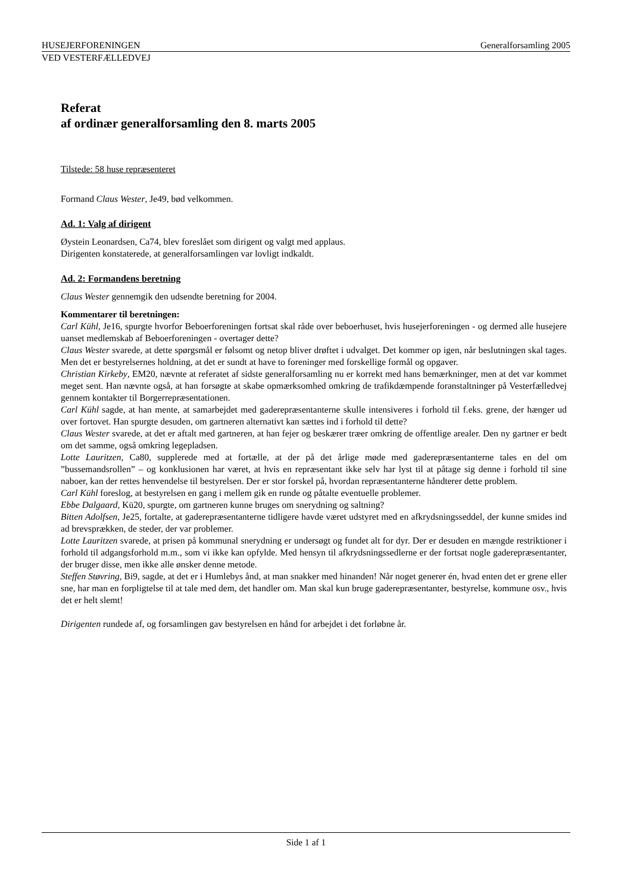HUSEJERFORENINGEN Generalforsamling 2005
VED VESTERFÆLLEDVEJ
Referat
af ordinær generalforsamling den 8. marts 2005
Tilstede: 58 huse repræsenteret
Formand Claus Wester, Je49, bød velkommen.
Ad. 1: Valg af dirigent
Øystein Leonardsen, Ca74, blev foreslået som dirigent og valgt med applaus.
Dirigenten konstaterede, at generalforsamlingen var lovligt indkaldt.
Ad. 2: Formandens beretning
Claus Wester gennemgik den udsendte beretning for 2004.
Kommentarer til beretningen:
Carl Kühl, Je16, spurgte hvorfor Beboerforeningen fortsat skal råde over beboerhuset, hvis husejerforeningen - og dermed alle husejere uanset medlemskab af Beboerforeningen - overtager dette?
Claus Wester svarede, at dette spørgsmål er følsomt og netop bliver drøftet i udvalget. Det kommer op igen, når beslutningen skal tages. Men det er bestyrelsernes holdning, at det er sundt at have to foreninger med forskellige formål og opgaver.
Christian Kirkeby, EM20, nævnte at referatet af sidste generalforsamling nu er korrekt med hans bemærkninger, men at det var kommet meget sent. Han nævnte også, at han forsøgte at skabe opmærksomhed omkring de trafikdæmpende foranstaltninger på Vesterfælledvej gennem kontakter til Borgerrepræsentationen.
Carl Kühl sagde, at han mente, at samarbejdet med gaderepræsentanterne skulle intensiveres i forhold til f.eks. grene, der hænger ud over fortovet. Han spurgte desuden, om gartneren alternativt kan sættes ind i forhold til dette?
Claus Wester svarede, at det er aftalt med gartneren, at han fejer og beskærer træer omkring de offentlige arealer. Den ny gartner er bedt om det samme, også omkring legepladsen.
Lotte Lauritzen, Ca80, supplerede med at fortælle, at der på det årlige møde med gaderepræsentanterne tales en del om ”bussemandsrollen” – og konklusionen har været, at hvis en repræsentant ikke selv har lyst til at påtage sig denne i forhold til sine naboer, kan der rettes henvendelse til bestyrelsen. Der er stor forskel på, hvordan repræsentanterne håndterer dette problem.
Carl Kühl foreslog, at bestyrelsen en gang i mellem gik en runde og påtalte eventuelle problemer.
Ebbe Dalgaard, Kü20, spurgte, om gartneren kunne bruges om snerydning og saltning?
Bitten Adolfsen, Je25, fortalte, at gaderepræsentanterne tidligere havde været udstyret med en afkrydsningsseddel, der kunne smides ind ad brevsprækken, de steder, der var problemer.
Lotte Lauritzen svarede, at prisen på kommunal snerydning er undersøgt og fundet alt for dyr. Der er desuden en mængde restriktioner i forhold til adgangsforhold m.m., som vi ikke kan opfylde. Med hensyn til afkrydsningssedlerne er der fortsat nogle gaderepræsentanter, der bruger disse, men ikke alle ønsker denne metode.
Steffen Støvring, Bi9, sagde, at det er i Humlebys ånd, at man snakker med hinanden! Når noget generer én, hvad enten det er grene eller sne, har man en forpligtelse til at tale med dem, det handler om. Man skal kun bruge gaderepræsentanter, bestyrelse, kommune osv., hvis det er helt slemt!
Dirigenten rundede af, og forsamlingen gav bestyrelsen en hånd for arbejdet i det forløbne år.
Side 1 af 1